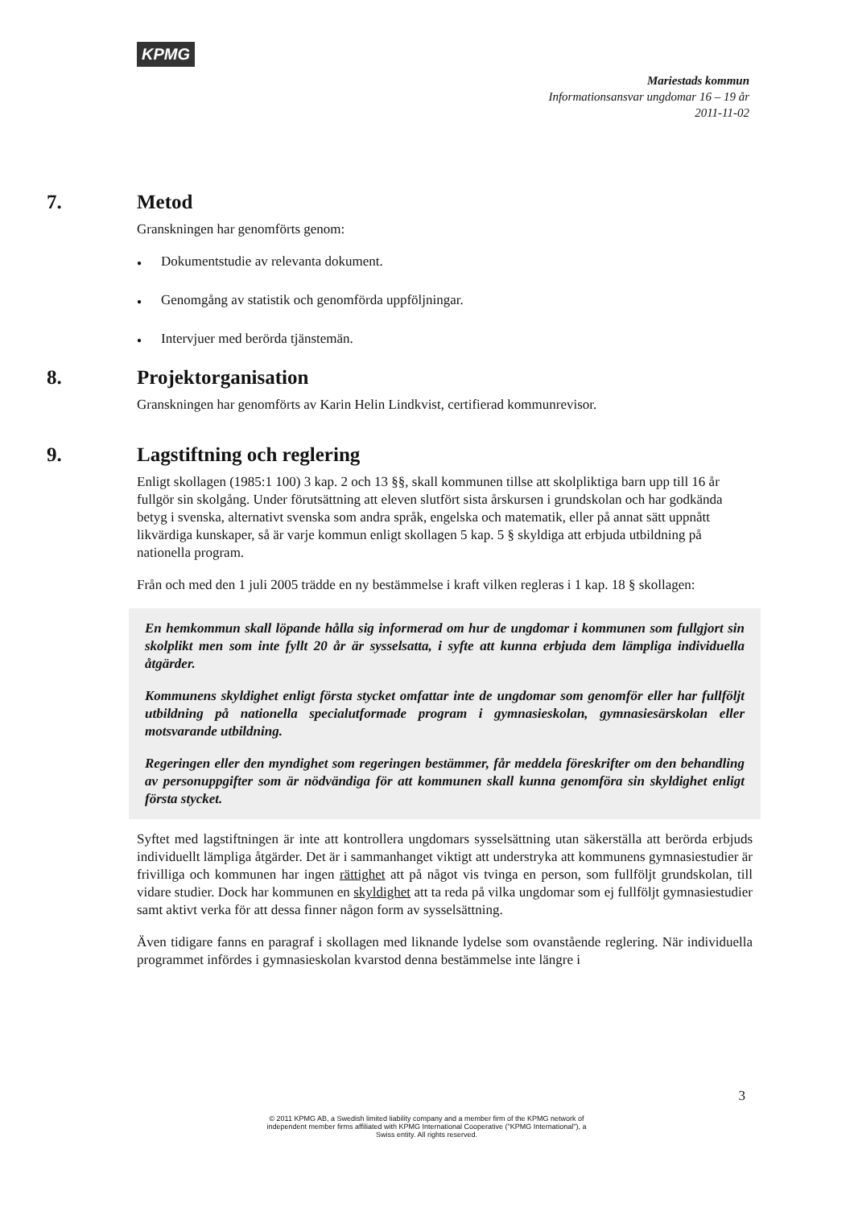KPMG
Mariestads kommun
Informationsansvar ungdomar 16 – 19 år
2011-11-02
7. Metod
Granskningen har genomförts genom:
● Dokumentstudie av relevanta dokument.
● Genomgång av statistik och genomförda uppföljningar.
● Intervjuer med berörda tjänstemän.
8. Projektorganisation
Granskningen har genomförts av Karin Helin Lindkvist, certifierad kommunrevisor.
9. Lagstiftning och reglering
Enligt skollagen (1985:1 100) 3 kap. 2 och 13 §§, skall kommunen tillse att skolpliktiga barn upp till 16 år fullgör sin skolgång. Under förutsättning att eleven slutfört sista årskursen i grundskolan och har godkända betyg i svenska, alternativt svenska som andra språk, engelska och matematik, eller på annat sätt uppnått likvärdiga kunskaper, så är varje kommun enligt skollagen 5 kap. 5 § skyldiga att erbjuda utbildning på nationella program.
Från och med den 1 juli 2005 trädde en ny bestämmelse i kraft vilken regleras i 1 kap. 18 § skollagen:
En hemkommun skall löpande hålla sig informerad om hur de ungdomar i kommunen som fullgjort sin skolplikt men som inte fyllt 20 år är sysselsatta, i syfte att kunna erbjuda dem lämpliga individuella åtgärder.
Kommunens skyldighet enligt första stycket omfattar inte de ungdomar som genomför eller har fullföljt utbildning på nationella specialutformade program i gymnasieskolan, gymnasiesärskolan eller motsvarande utbildning.
Regeringen eller den myndighet som regeringen bestämmer, får meddela föreskrifter om den behandling av personuppgifter som är nödvändiga för att kommunen skall kunna genomföra sin skyldighet enligt första stycket.
Syftet med lagstiftningen är inte att kontrollera ungdomars sysselsättning utan säkerställa att berörda erbjuds individuellt lämpliga åtgärder. Det är i sammanhanget viktigt att understryka att kommunens gymnasiestudier är frivilliga och kommunen har ingen rättighet att på något vis tvinga en person, som fullföljt grundskolan, till vidare studier. Dock har kommunen en skyldighet att ta reda på vilka ungdomar som ej fullföljt gymnasiestudier samt aktivt verka för att dessa finner någon form av sysselsättning.
Även tidigare fanns en paragraf i skollagen med liknande lydelse som ovanstående reglering. När individuella programmet infördes i gymnasieskolan kvarstod denna bestämmelse inte längre i
3
© 2011 KPMG AB, a Swedish limited liability company and a member firm of the KPMG network of independent member firms affiliated with KPMG International Cooperative ("KPMG International"), a Swiss entity. All rights reserved.